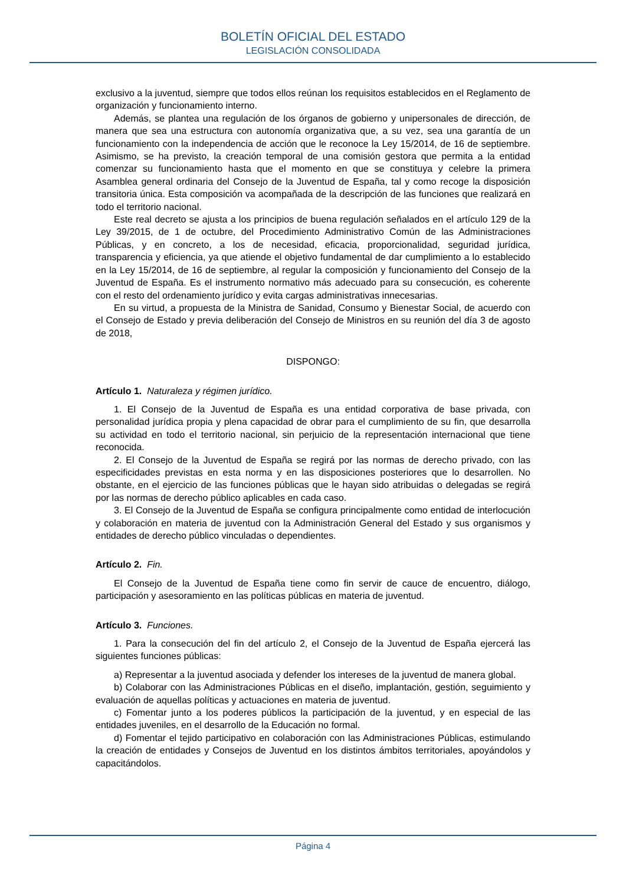BOLETÍN OFICIAL DEL ESTADO
LEGISLACIÓN CONSOLIDADA
exclusivo a la juventud, siempre que todos ellos reúnan los requisitos establecidos en el Reglamento de organización y funcionamiento interno.
Además, se plantea una regulación de los órganos de gobierno y unipersonales de dirección, de manera que sea una estructura con autonomía organizativa que, a su vez, sea una garantía de un funcionamiento con la independencia de acción que le reconoce la Ley 15/2014, de 16 de septiembre. Asimismo, se ha previsto, la creación temporal de una comisión gestora que permita a la entidad comenzar su funcionamiento hasta que el momento en que se constituya y celebre la primera Asamblea general ordinaria del Consejo de la Juventud de España, tal y como recoge la disposición transitoria única. Esta composición va acompañada de la descripción de las funciones que realizará en todo el territorio nacional.
Este real decreto se ajusta a los principios de buena regulación señalados en el artículo 129 de la Ley 39/2015, de 1 de octubre, del Procedimiento Administrativo Común de las Administraciones Públicas, y en concreto, a los de necesidad, eficacia, proporcionalidad, seguridad jurídica, transparencia y eficiencia, ya que atiende el objetivo fundamental de dar cumplimiento a lo establecido en la Ley 15/2014, de 16 de septiembre, al regular la composición y funcionamiento del Consejo de la Juventud de España. Es el instrumento normativo más adecuado para su consecución, es coherente con el resto del ordenamiento jurídico y evita cargas administrativas innecesarias.
En su virtud, a propuesta de la Ministra de Sanidad, Consumo y Bienestar Social, de acuerdo con el Consejo de Estado y previa deliberación del Consejo de Ministros en su reunión del día 3 de agosto de 2018,
DISPONGO:
Artículo 1. Naturaleza y régimen jurídico.
1. El Consejo de la Juventud de España es una entidad corporativa de base privada, con personalidad jurídica propia y plena capacidad de obrar para el cumplimiento de su fin, que desarrolla su actividad en todo el territorio nacional, sin perjuicio de la representación internacional que tiene reconocida.
2. El Consejo de la Juventud de España se regirá por las normas de derecho privado, con las especificidades previstas en esta norma y en las disposiciones posteriores que lo desarrollen. No obstante, en el ejercicio de las funciones públicas que le hayan sido atribuidas o delegadas se regirá por las normas de derecho público aplicables en cada caso.
3. El Consejo de la Juventud de España se configura principalmente como entidad de interlocución y colaboración en materia de juventud con la Administración General del Estado y sus organismos y entidades de derecho público vinculadas o dependientes.
Artículo 2. Fin.
El Consejo de la Juventud de España tiene como fin servir de cauce de encuentro, diálogo, participación y asesoramiento en las políticas públicas en materia de juventud.
Artículo 3. Funciones.
1. Para la consecución del fin del artículo 2, el Consejo de la Juventud de España ejercerá las siguientes funciones públicas:
a) Representar a la juventud asociada y defender los intereses de la juventud de manera global.
b) Colaborar con las Administraciones Públicas en el diseño, implantación, gestión, seguimiento y evaluación de aquellas políticas y actuaciones en materia de juventud.
c) Fomentar junto a los poderes públicos la participación de la juventud, y en especial de las entidades juveniles, en el desarrollo de la Educación no formal.
d) Fomentar el tejido participativo en colaboración con las Administraciones Públicas, estimulando la creación de entidades y Consejos de Juventud en los distintos ámbitos territoriales, apoyándolos y capacitándolos.
Página 4